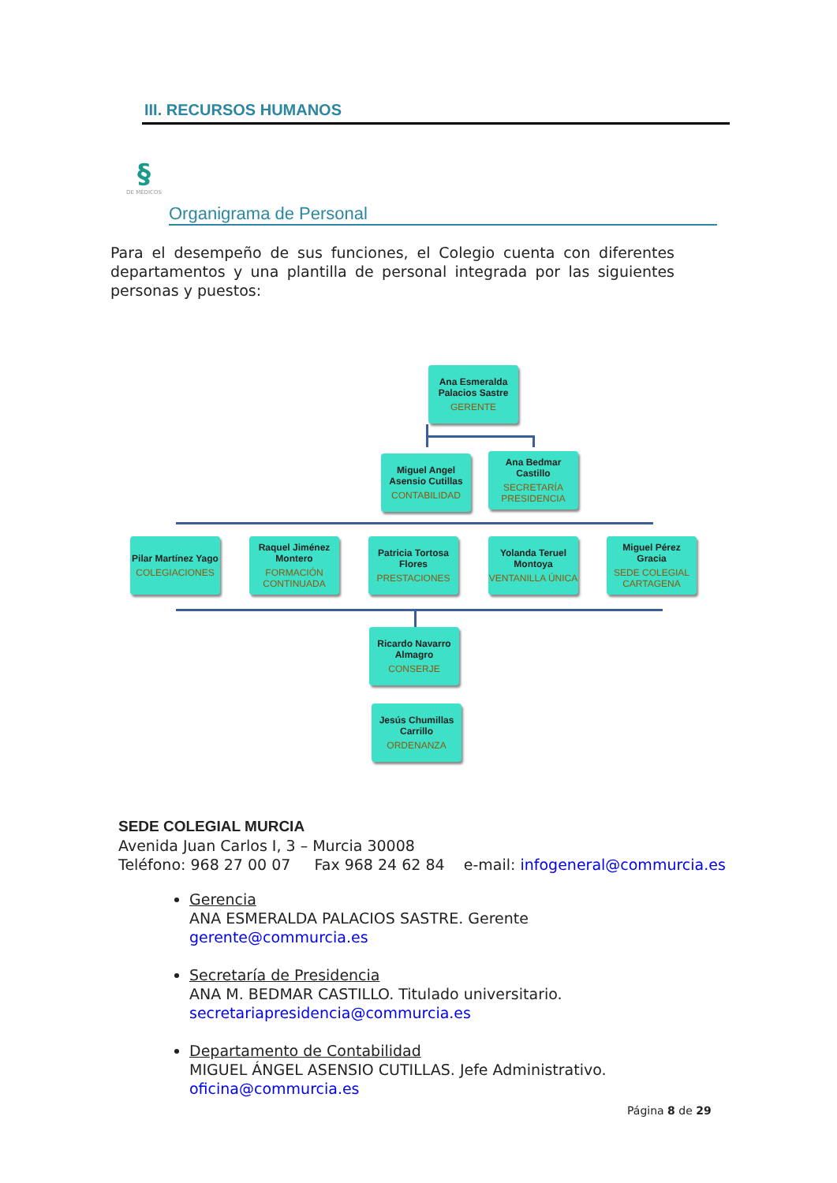III. RECURSOS HUMANOS
§
DE MÉDICOS
Organigrama de Personal
Para el desempeño de sus funciones, el Colegio cuenta con diferentes departamentos y una plantilla de personal integrada por las siguientes personas y puestos:
Ana Esmeralda Palacios Sastre
GERENTE
Miguel Angel Asensio Cutillas
CONTABILIDAD
Ana Bedmar Castillo
SECRETARÍA PRESIDENCIA
Pilar Martínez Yago
COLEGIACIONES
Raquel Jiménez Montero
FORMACIÓN CONTINUADA
Patricia Tortosa Flores
PRESTACIONES
Yolanda Teruel Montoya
VENTANILLA ÚNICA
Miguel Pérez Gracia
SEDE COLEGIAL CARTAGENA
Ricardo Navarro Almagro
CONSERJE
Jesús Chumillas Carrillo
ORDENANZA
SEDE COLEGIAL MURCIA
Avenida Juan Carlos I, 3 – Murcia 30008
Teléfono: 968 27 00 07 Fax 968 24 62 84 e-mail: infogeneral@commurcia.es
Gerencia
ANA ESMERALDA PALACIOS SASTRE. Gerente
gerente@commurcia.es
Secretaría de Presidencia
ANA M. BEDMAR CASTILLO. Titulado universitario.
secretariapresidencia@commurcia.es
Departamento de Contabilidad
MIGUEL ÁNGEL ASENSIO CUTILLAS. Jefe Administrativo.
oficina@commurcia.es
Página 8 de 29